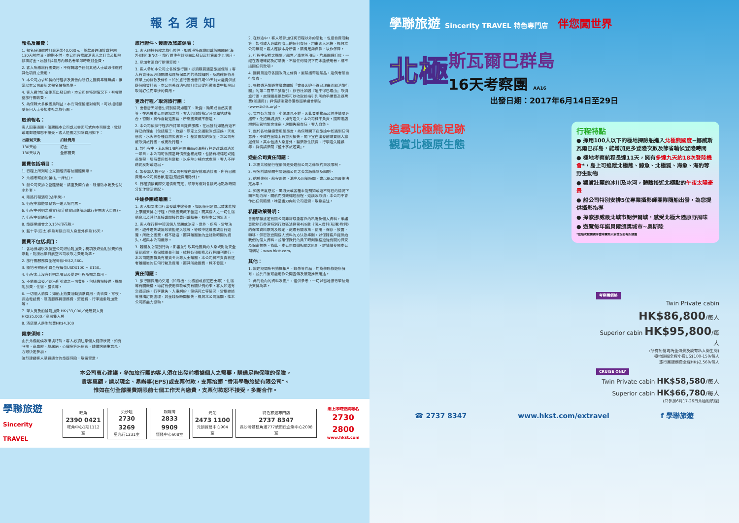報名須知
報名及團費：
1. 報名時須繳付訂金港幣40,000元，餘款最遲須於啟程前130天前付清，逾期不付，本公司有權取消客人之訂位及扣除該項訂金。出發前4個月內報名者須即時繳付全費。
2. 客人所繳旅行團費用，不得轉讓予任何其他人士或改作繳付其他項目之費用。
3. 本公司力求印製的行程表及廣告內所訂之團費準確無誤，惟當以本公司最新之報名價格為準。
4. 客人繳付訂金後至出發日前，本公司在特別情況下，有權調整旅行團收費。
5. 為保障大多數團員利益，本公司保留絕對權利，可以拒絕接受任何人士參加本社之旅行團。
取消報名：
客人因事退團，須親臨本公司或以書面形式向本司提出，電話或電郵通知恕不接受。客人退團之扣除費用如下：
| 出發前天數 | 扣除費用 |
| --- | --- |
| 130天前 | 訂金 |
| 130天以內 | 全部團費 |
團費包括項目：
1. 行程上所列明之來回經濟客位團體機票。
2. 北極考察船船艙(佔一床位)。
3. 船公司安排之登陸活動、講座及簡介會、租借防水靴及包防水外套。
4. 陸路行程酒店(佔半房)。
5. 行程中旅遊景點第一道入場門票。
6. 行程中列明之膳食(部分膳食因應航班或行程需客人自理)。
7. 行程中交通安排。
8. 旅遊業議會之0.15%印花稅。
9. 藍十字(亞太)保險有限公司人身意外保險16天。
團費不包括項目：
1. 各地機場稅及航空公司燃油附加費；稅項及燃油附加費如有浮動，則按出票日航空公司收取之費用為準。
2. 旅行團服務費全程每位HK$2,560。
3. 極地考察船小費全程每位USD$100 ~ $150。
4. 行程表上沒有列明之項目及變更行程所需之費用。
5. 不隨團出發／返港所引致之一切費用，包括機場接送、機票附加費、住宿、膳食等。
6. 一切個人消費：如船上拍賣活動捐獻費用、洗衣費、宵夜、長途電話費、酒店服務員服務費、簽證費、行李過重附加費等。
7. 單人房及船艙附加費 HK$33,000／低層雙人房 HK$35,000／高層雙人房
8. 酒店單人房附加費HK$4,300
健康須知：
由於北極氣候及環境特殊，客人必須注意個人健康狀況，如有哮喘、高血壓、糖尿病、心臟病等疾病者，請徵詢醫生意見，方可決定參加。
強烈建議客人購買適合的旅遊保險，敬請留意。
旅行證件、簽證及旅遊保險：
1. 客人須持有效之旅行證件，如香港特區護照或英國國民(海外)護照(BNO)。旅行證件有效期由出發日起計算最少九個月。
2. 參加者須自行辦理簽證。
3. 客人參加本公司之各線旅行團，必須購買適當旅遊保險；客人有責任及必須閱讀和理解保單內的條款細則，及應確保符合保單上的條款及條件。如於旅行團出發日期90天前未能提供旅遊保險資料者，本公司將取消相關訂位及從所繳團費中扣除因取消訂位而牽涉的費用。
更改行程／取消旅行團：
1. 出發當天如發生特別情況如罷工、政變、颱風或自然災害等，在未獲本公司通知之前，客人仍須於指定時間和地點集合。否則，將作自動退團論，所繳團費概不發還。
2. 本公司依據行程表所訂項目提供服務，在出發前如遇有迫不得已的理由（包括罷工、政變、原定之交通取消或延誤、天氣惡劣、水火等各種自然災害等。）基於團友的安全，本公司有權取消旅行團，或更改行程。
3. 於行程中，若因第1項所列理由而必須將行程更改或取消某一項目，本公司可依照當時情況全權處理，包括有權縮短或延長旅程，屆時費用如有變動，以多除少補方式處理，客人不得藉詞反對或退出。
4. 如參加人數不足，本公司有權在啟程前取消該團，所有已繳費用本公司將悉數退還(簽證費用除外)。
5. 行程須按實際交通情況而定；領隊有權對各觀光地點及時間分配作靈活調配。
中途參團或離團：
1. 客人如要求自行出發或中途參團，如因任何延誤以致未能按上原團安排之行程，所繳團費概不發還，而其個人之一切住宿膳食以及其他直接或間接的費用或損失，概與本公司無涉。
2. 客人在行程中若因個人問題或決定、意外、疾病、當地法例、證件遺失或無效被拒絕入境等，導致中途離團或自行返港，所繳之團費，概不發還，而其離團後的金錢及時間的損失，概與本公司無涉。
3. 若團友之個別行為，影響並引致其他團員的人身或財物安全受到威脅，為保障團員利益，維持各項服務及行程順利進行，本公司隨團職員有權責令此等人士離團，本公司將不負責被逐者離團後的任何行動及費用，而其所繳團費，概不發還。
責任問題：
1. 旅行團採用的交通（如飛機、北極船或旅遊巴士等）、住宿等有關機構，均訂有使用條款或受有關法例約束，客人如遇有交通延誤、行李遺失、人事糾紛、傷病死亡等情況，當根據該等機構訂例處理，其金錢及時間損失，概與本公司無關，惟本公司將盡力協助。
2. 在旅途中，客人若參加任何行程以外的活動，包括自費活動等，如引致人身或經濟上的任何責任，均由客人承擔，概與本公司無關。客人應按本身所需，購備足夠保險，以作保障。
3. 行程中安排之機票／船票／車票等項目，均屬團體訂位，一經在香港確認及訂購後，不論任何情況下而未能使用者，概不退回任何款項。
4. 團員須遵守各國政府之條例，嚴禁攜帶違禁品，違例者須自行負責。
5. 根據香港旅遊業議會關於『會員因迫不得已理由而取消旅行團』的第二百零三號指引，旅行社如因『迫不得已理由』取消旅行團，處理團員退款時可以收取該指引列明的手續費及退票費(如適用)；詳情請瀏覽香港旅遊業議會網站(www.tichk.org)。
6. 世界各大城市，小偷屢見不鮮，因此貴重物品及證件請隨身攜帶，免招無謂損失。如有遺失，本公司概不負責。國際酒店規例及營地旅舍住宿，房間失竊責任，客人自負。
7. 鑑於各地醫療費用頗昂貴，為保障閣下在旅途中如遇到任何意外，不致在金錢上有重大損失，閣下宜在出發前購買個人旅遊保險，其中包括人身意外、醫藥及住院費、行李遺失延誤等，詳情請參閱『藍十字旅遊寶』。
遊船公司責任問題：
1. 本團北極船行程部份是受遊船公司之條款約束及限制。
2. 報名前請參閱有關遊船公司之英文版條款及細則。
3. 艙房住宿、航程路線、泊岸及回航時間，會以船公司最後決定為準。
4. 如因天氣惡劣、風浪大或各種未能預知或迫不得已的情況下而不能泊岸、開航而引致縮短船程、延誤及取消，本公司不會作出任何賠償，唯當盡力向船公司追索，敬希垂注。
私隱政策聲明：
香港學聯旅遊有限公司非常尊重客戶的私隱及個人資料，承諾貫徹執行香港特別行政區法例第486章《個人資料(私隱)條例》的保障資料原則及規定，處理有關收集、使用、保存、披露、轉移、保密及查閱個人資料的方法及準則，以保障客戶提供給我們的個人資料，並確保我們的員工時刻嚴格遵從有關的保安及保密標準。為此，本公司貫徹相關之原則，詳情請參閱本公司網站：www.hkst.com。
其他：
1. 旅途期間所有拍攝相片、錄像等作品，均為學聯旅遊所擁有，並於日後可能用作公開宣傳及展覽推廣用途。
2. 此刊物內的資料及圖片，僅供參考，一切以當地接待單位最後安排為準。
本公司衷心建議，參加旅行團的客人須在出發前根據個人之需要，購備足夠保障的保險。
貴客惠顧，請以現金、易辦事(EPS)或支票付款，支票抬頭 "香港學聯旅遊有限公司"。
惟如在付全部團費期限前七個工作天內繳費，支票付款恕不接受，多謝合作。
學聯旅遊
Sincerity TRAVEL
旺角
2390 0421
旺角中心1期1112室
尖沙咀
2730 3269
星光行1231室
銅鑼灣
2833 9909
恆隆中心608室
元朗
2473 1100
元朗貿易中心904室
特色旅遊專門店
2737 8347
長沙灣荔枝角道777號田氏企業中心2008室
網上即時查詢報名
2730 2800
www.hkst.com
學聯旅遊 Sincerity TRAVEL 特色專門店
伴您闖世界
北極
斯瓦爾巴群島
16天考察團 AA16
出發日期：2017年6月14日至29日
追尋北極熊足跡
觀賞北極原生態
行程特點
● 採用100人以下的極地探險船進入北極熊國度~挪威斯瓦爾巴群島，能增加更多登陸次數及節省輪候登陸時間
● 極地考察航程長達11天，擁有多達九天約18次登陸機會*，島上可追蹤北極熊、鯨魚、北極狐、海象、海豹等野生動物
● 觀賞壯麗的冰川及冰河，體驗接近北極點的午夜太陽奇景
● 船公司特別安排5位專業攝影師團隊隨船出發，為您提供攝影指導
● 探索挪威最北城市朗伊爾城，感受北極大陸原野風味
● 遊覽每年諾貝爾頒獎城市~奧斯陸
*登陸次數需視乎當時實際天氣情況而有所調整
考察團價格
Twin Private cabin HK$86,800/每人
Superior cabin HK$95,800/每人
(所有船艙均為全海景及設有私人衛生間)
極地遊船全程小費US$100-150/每人
旅行團服務費全程HK$2,560/每人
CRUISE ONLY
Twin Private cabin HK$58,580/每人
Superior cabin HK$66,780/每人
(只參加6月17-26日北極船航程)
☎ 2737 8347 www.hkst.com/extravel f 學聯旅遊